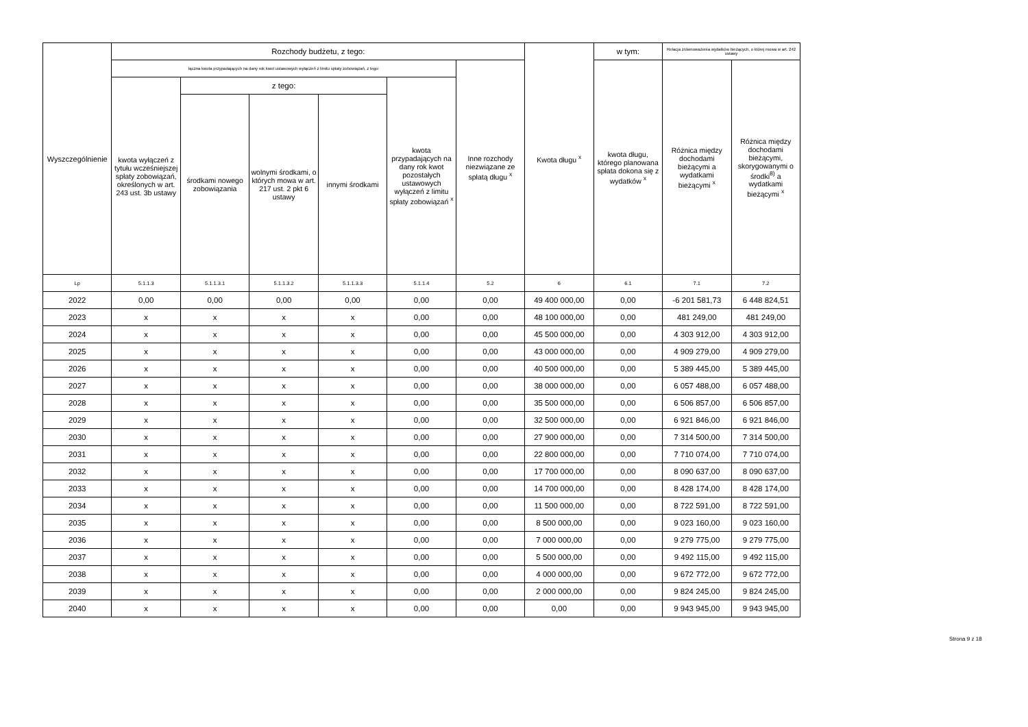| Wyszczególnienie | Rozchody budżetu, z tego: | | | | | | Kwota długu <sup>x</sup> | w tym: | Relacja zrównoważenia wydatków bieżących, o której mowa w art. 242 ustawy | |
| --- | --- | --- | --- | --- | --- | --- | --- | --- | --- | --- |
| | łączna kwota przypadających na dany rok kwot ustawowych wyłączeń z limitu spłaty zobowiązań, z tego: | | | | | Inne rozchody niezwiązane ze spłatą długu <sup>x</sup> | | kwota długu, którego planowana spłata dokona się z wydatków <sup>x</sup> | Różnica między dochodami bieżącymi a wydatkami bieżącymi <sup>x</sup> | Różnica między dochodami bieżącymi, skorygowanymi o środki<sup>8)</sup> a wydatkami bieżącymi <sup>x</sup> |
| | kwota wyłączeń z tytułu wcześniejszej spłaty zobowiązań, określonych w art. 243 ust. 3b ustawy | z tego: | | | kwota przypadających na dany rok kwot pozostałych ustawowych wyłączeń z limitu spłaty zobowiązań <sup>x</sup> | | | | | |
| | | środkami nowego zobowiązania | wolnymi środkami, o których mowa w art. 217 ust. 2 pkt 6 ustawy | innymi środkami | | | | | | |
| Lp | 5.1.1.3 | 5.1.1.3.1 | 5.1.1.3.2 | 5.1.1.3.3 | 5.1.1.4 | 5.2 | 6 | 6.1 | 7.1 | 7.2 |
| 2022 | 0,00 | 0,00 | 0,00 | 0,00 | 0,00 | 0,00 | 49 400 000,00 | 0,00 | -6 201 581,73 | 6 448 824,51 |
| 2023 | x | x | x | x | 0,00 | 0,00 | 48 100 000,00 | 0,00 | 481 249,00 | 481 249,00 |
| 2024 | x | x | x | x | 0,00 | 0,00 | 45 500 000,00 | 0,00 | 4 303 912,00 | 4 303 912,00 |
| 2025 | x | x | x | x | 0,00 | 0,00 | 43 000 000,00 | 0,00 | 4 909 279,00 | 4 909 279,00 |
| 2026 | x | x | x | x | 0,00 | 0,00 | 40 500 000,00 | 0,00 | 5 389 445,00 | 5 389 445,00 |
| 2027 | x | x | x | x | 0,00 | 0,00 | 38 000 000,00 | 0,00 | 6 057 488,00 | 6 057 488,00 |
| 2028 | x | x | x | x | 0,00 | 0,00 | 35 500 000,00 | 0,00 | 6 506 857,00 | 6 506 857,00 |
| 2029 | x | x | x | x | 0,00 | 0,00 | 32 500 000,00 | 0,00 | 6 921 846,00 | 6 921 846,00 |
| 2030 | x | x | x | x | 0,00 | 0,00 | 27 900 000,00 | 0,00 | 7 314 500,00 | 7 314 500,00 |
| 2031 | x | x | x | x | 0,00 | 0,00 | 22 800 000,00 | 0,00 | 7 710 074,00 | 7 710 074,00 |
| 2032 | x | x | x | x | 0,00 | 0,00 | 17 700 000,00 | 0,00 | 8 090 637,00 | 8 090 637,00 |
| 2033 | x | x | x | x | 0,00 | 0,00 | 14 700 000,00 | 0,00 | 8 428 174,00 | 8 428 174,00 |
| 2034 | x | x | x | x | 0,00 | 0,00 | 11 500 000,00 | 0,00 | 8 722 591,00 | 8 722 591,00 |
| 2035 | x | x | x | x | 0,00 | 0,00 | 8 500 000,00 | 0,00 | 9 023 160,00 | 9 023 160,00 |
| 2036 | x | x | x | x | 0,00 | 0,00 | 7 000 000,00 | 0,00 | 9 279 775,00 | 9 279 775,00 |
| 2037 | x | x | x | x | 0,00 | 0,00 | 5 500 000,00 | 0,00 | 9 492 115,00 | 9 492 115,00 |
| 2038 | x | x | x | x | 0,00 | 0,00 | 4 000 000,00 | 0,00 | 9 672 772,00 | 9 672 772,00 |
| 2039 | x | x | x | x | 0,00 | 0,00 | 2 000 000,00 | 0,00 | 9 824 245,00 | 9 824 245,00 |
| 2040 | x | x | x | x | 0,00 | 0,00 | 0,00 | 0,00 | 9 943 945,00 | 9 943 945,00 |
Strona 9 z 18